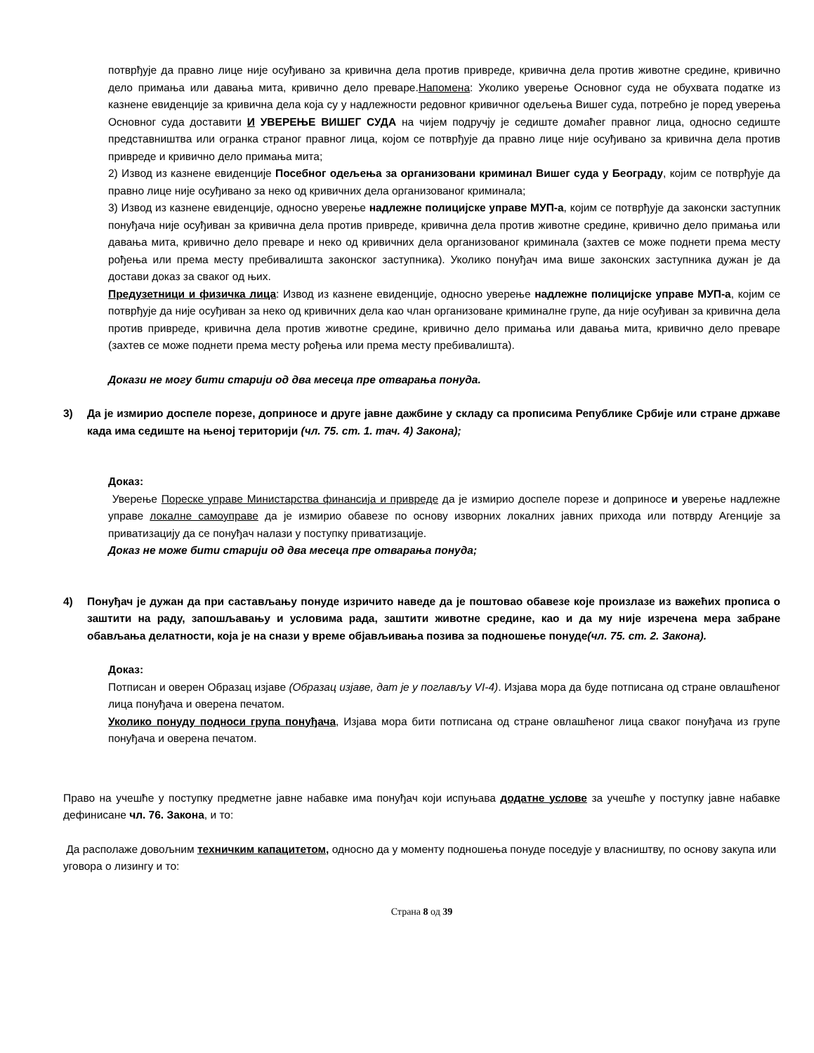потврђује да правно лице није осуђивано за кривична дела против привреде, кривична дела против животне средине, кривично дело примања или давања мита, кривично дело преваре.Напомена: Уколико уверење Основног суда не обухвата податке из казнене евиденције за кривична дела која су у надлежности редовног кривичног одељења Вишег суда, потребно је поред уверења Основног суда доставити И УВЕРЕЊЕ ВИШЕГ СУДА на чијем подручју је седиште домаћег правног лица, односно седиште представништва или огранка страног правног лица, којом се потврђује да правно лице није осуђивано за кривична дела против привреде и кривично дело примања мита;
2) Извод из казнене евиденције Посебног одељења за организовани криминал Вишег суда у Београду, којим се потврђује да правно лице није осуђивано за неко од кривичних дела организованог криминала;
3) Извод из казнене евиденције, односно уверење надлежне полицијске управе МУП-а, којим се потврђује да законски заступник понуђача није осуђиван за кривична дела против привреде, кривична дела против животне средине, кривично дело примања или давања мита, кривично дело преваре и неко од кривичних дела организованог криминала (захтев се може поднети према месту рођења или према месту пребивалишта законског заступника). Уколико понуђач има више законских заступника дужан је да достави доказ за сваког од њих.
Предузетници и физичка лица: Извод из казнене евиденције, односно уверење надлежне полицијске управе МУП-а, којим се потврђује да није осуђиван за неко од кривичних дела као члан организоване криминалне групе, да није осуђиван за кривична дела против привреде, кривична дела против животне средине, кривично дело примања или давања мита, кривично дело преваре (захтев се може поднети према месту рођења или према месту пребивалишта).
Докази не могу бити старији од два месеца пре отварања понуда.
3) Да је измирио доспеле порезе, доприносе и друге јавне дажбине у складу са прописима Републике Србије или стране државе када има седиште на њеној територији (чл. 75. ст. 1. тач. 4) Закона);
Доказ:
Уверење Пореске управе Министарства финансија и привреде да је измирио доспеле порезе и доприносе и уверење надлежне управе локалне самоуправе да је измирио обавезе по основу изворних локалних јавних прихода или потврду Агенције за приватизацију да се понуђач налази у поступку приватизације.
Доказ не може бити старији од два месеца пре отварања понуда;
4) Понуђач је дужан да при састављању понуде изричито наведе да је поштовао обавезе које произлазе из важећих прописа о заштити на раду, запошљавању и условима рада, заштити животне средине, као и да му није изречена мера забране обављања делатности, која је на снази у време објављивања позива за подношење понуде(чл. 75. ст. 2. Закона).
Доказ:
Потписан и оверен Образац изјаве (Образац изјаве, дат је у поглављу VI-4). Изјава мора да буде потписана од стране овлашћеног лица понуђача и оверена печатом.
Уколико понуду подноси група понуђача, Изјава мора бити потписана од стране овлашћеног лица сваког понуђача из групе понуђача и оверена печатом.
Право на учешће у поступку предметне јавне набавке има понуђач који испуњава додатне услове за учешће у поступку јавне набавке дефинисане чл. 76. Закона, и то:
Да располаже довољним техничким капацитетом, односно да у моменту подношења понуде поседује у власништву, по основу закупа или уговора о лизингу и то:
Страна 8 од 39